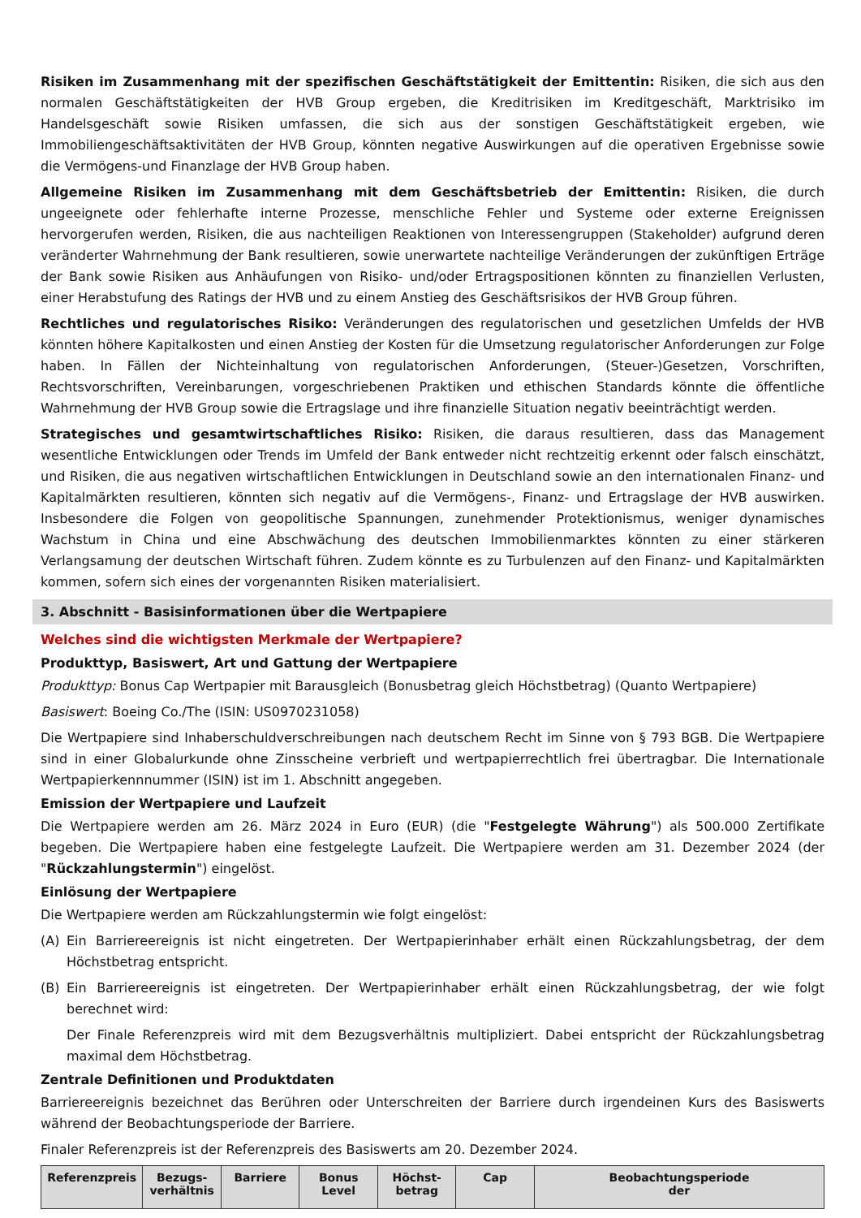Risiken im Zusammenhang mit der spezifischen Geschäftstätigkeit der Emittentin: Risiken, die sich aus den normalen Geschäftstätigkeiten der HVB Group ergeben, die Kreditrisiken im Kreditgeschäft, Marktrisiko im Handelsgeschäft sowie Risiken umfassen, die sich aus der sonstigen Geschäftstätigkeit ergeben, wie Immobiliengeschäftsaktivitäten der HVB Group, könnten negative Auswirkungen auf die operativen Ergebnisse sowie die Vermögens-und Finanzlage der HVB Group haben.
Allgemeine Risiken im Zusammenhang mit dem Geschäftsbetrieb der Emittentin: Risiken, die durch ungeeignete oder fehlerhafte interne Prozesse, menschliche Fehler und Systeme oder externe Ereignissen hervorgerufen werden, Risiken, die aus nachteiligen Reaktionen von Interessengruppen (Stakeholder) aufgrund deren veränderter Wahrnehmung der Bank resultieren, sowie unerwartete nachteilige Veränderungen der zukünftigen Erträge der Bank sowie Risiken aus Anhäufungen von Risiko- und/oder Ertragspositionen könnten zu finanziellen Verlusten, einer Herabstufung des Ratings der HVB und zu einem Anstieg des Geschäftsrisikos der HVB Group führen.
Rechtliches und regulatorisches Risiko: Veränderungen des regulatorischen und gesetzlichen Umfelds der HVB könnten höhere Kapitalkosten und einen Anstieg der Kosten für die Umsetzung regulatorischer Anforderungen zur Folge haben. In Fällen der Nichteinhaltung von regulatorischen Anforderungen, (Steuer-)Gesetzen, Vorschriften, Rechtsvorschriften, Vereinbarungen, vorgeschriebenen Praktiken und ethischen Standards könnte die öffentliche Wahrnehmung der HVB Group sowie die Ertragslage und ihre finanzielle Situation negativ beeinträchtigt werden.
Strategisches und gesamtwirtschaftliches Risiko: Risiken, die daraus resultieren, dass das Management wesentliche Entwicklungen oder Trends im Umfeld der Bank entweder nicht rechtzeitig erkennt oder falsch einschätzt, und Risiken, die aus negativen wirtschaftlichen Entwicklungen in Deutschland sowie an den internationalen Finanz- und Kapitalmärkten resultieren, könnten sich negativ auf die Vermögens-, Finanz- und Ertragslage der HVB auswirken. Insbesondere die Folgen von geopolitische Spannungen, zunehmender Protektionismus, weniger dynamisches Wachstum in China und eine Abschwächung des deutschen Immobilienmarktes könnten zu einer stärkeren Verlangsamung der deutschen Wirtschaft führen. Zudem könnte es zu Turbulenzen auf den Finanz- und Kapitalmärkten kommen, sofern sich eines der vorgenannten Risiken materialisiert.
3. Abschnitt - Basisinformationen über die Wertpapiere
Welches sind die wichtigsten Merkmale der Wertpapiere?
Produkttyp, Basiswert, Art und Gattung der Wertpapiere
Produkttyp: Bonus Cap Wertpapier mit Barausgleich (Bonusbetrag gleich Höchstbetrag) (Quanto Wertpapiere)
Basiswert: Boeing Co./The (ISIN: US0970231058)
Die Wertpapiere sind Inhaberschuldverschreibungen nach deutschem Recht im Sinne von § 793 BGB. Die Wertpapiere sind in einer Globalurkunde ohne Zinsscheine verbrieft und wertpapierrechtlich frei übertragbar. Die Internationale Wertpapierkennnummer (ISIN) ist im 1. Abschnitt angegeben.
Emission der Wertpapiere und Laufzeit
Die Wertpapiere werden am 26. März 2024 in Euro (EUR) (die "Festgelegte Währung") als 500.000 Zertifikate begeben. Die Wertpapiere haben eine festgelegte Laufzeit. Die Wertpapiere werden am 31. Dezember 2024 (der "Rückzahlungstermin") eingelöst.
Einlösung der Wertpapiere
Die Wertpapiere werden am Rückzahlungstermin wie folgt eingelöst:
(A) Ein Barriereereignis ist nicht eingetreten. Der Wertpapierinhaber erhält einen Rückzahlungsbetrag, der dem Höchstbetrag entspricht.
(B) Ein Barriereereignis ist eingetreten. Der Wertpapierinhaber erhält einen Rückzahlungsbetrag, der wie folgt berechnet wird:
Der Finale Referenzpreis wird mit dem Bezugsverhältnis multipliziert. Dabei entspricht der Rückzahlungsbetrag maximal dem Höchstbetrag.
Zentrale Definitionen und Produktdaten
Barriereereignis bezeichnet das Berühren oder Unterschreiten der Barriere durch irgendeinen Kurs des Basiswerts während der Beobachtungsperiode der Barriere.
Finaler Referenzpreis ist der Referenzpreis des Basiswerts am 20. Dezember 2024.
| Referenzpreis | Bezugs- verhältnis | Barriere | Bonus Level | Höchst- betrag | Cap | Beobachtungsperiode der |
| --- | --- | --- | --- | --- | --- | --- |